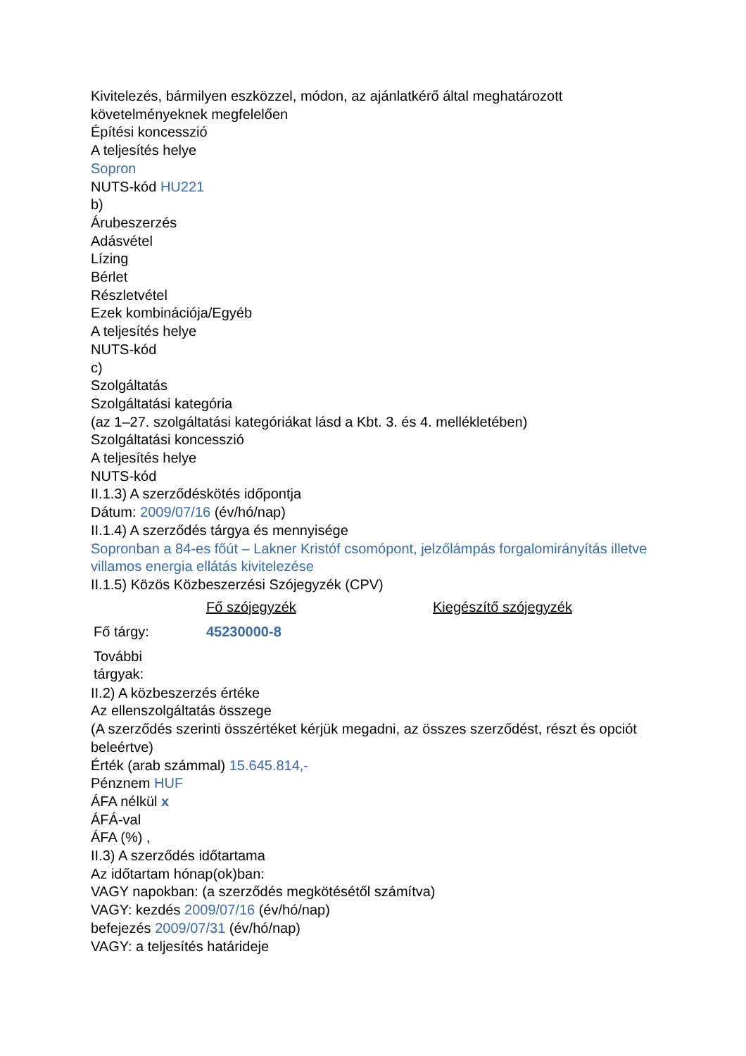Kivitelezés, bármilyen eszközzel, módon, az ajánlatkérő által meghatározott követelményeknek megfelelően
Építési koncesszió
A teljesítés helye
Sopron
NUTS-kód HU221
b)
Árubeszerzés
Adásvétel
Lízing
Bérlet
Részletvétel
Ezek kombinációja/Egyéb
A teljesítés helye
NUTS-kód
c)
Szolgáltatás
Szolgáltatási kategória
(az 1–27. szolgáltatási kategóriákat lásd a Kbt. 3. és 4. mellékletében)
Szolgáltatási koncesszió
A teljesítés helye
NUTS-kód
II.1.3) A szerződéskötés időpontja
Dátum: 2009/07/16 (év/hó/nap)
II.1.4) A szerződés tárgya és mennyisége
Sopronban a 84-es főút – Lakner Kristóf csomópont, jelzőlámpás forgalomirányítás illetve villamos energia ellátás kivitelezése
II.1.5) Közös Közbeszerzési Szójegyzék (CPV)
| | Fő szójegyzék | Kiegészítő szójegyzék |
| Fő tárgy: | 45230000-8 | |
| További tárgyak: | | |
II.2) A közbeszerzés értéke
Az ellenszolgáltatás összege
(A szerződés szerinti összértéket kérjük megadni, az összes szerződést, részt és opciót beleértve)
Érték (arab számmal) 15.645.814,-
Pénznem HUF
ÁFA nélkül x
ÁFÁ-val
ÁFA (%) ,
II.3) A szerződés időtartama
Az időtartam hónap(ok)ban:
VAGY napokban: (a szerződés megkötésétől számítva)
VAGY: kezdés 2009/07/16 (év/hó/nap)
befejezés 2009/07/31 (év/hó/nap)
VAGY: a teljesítés határideje